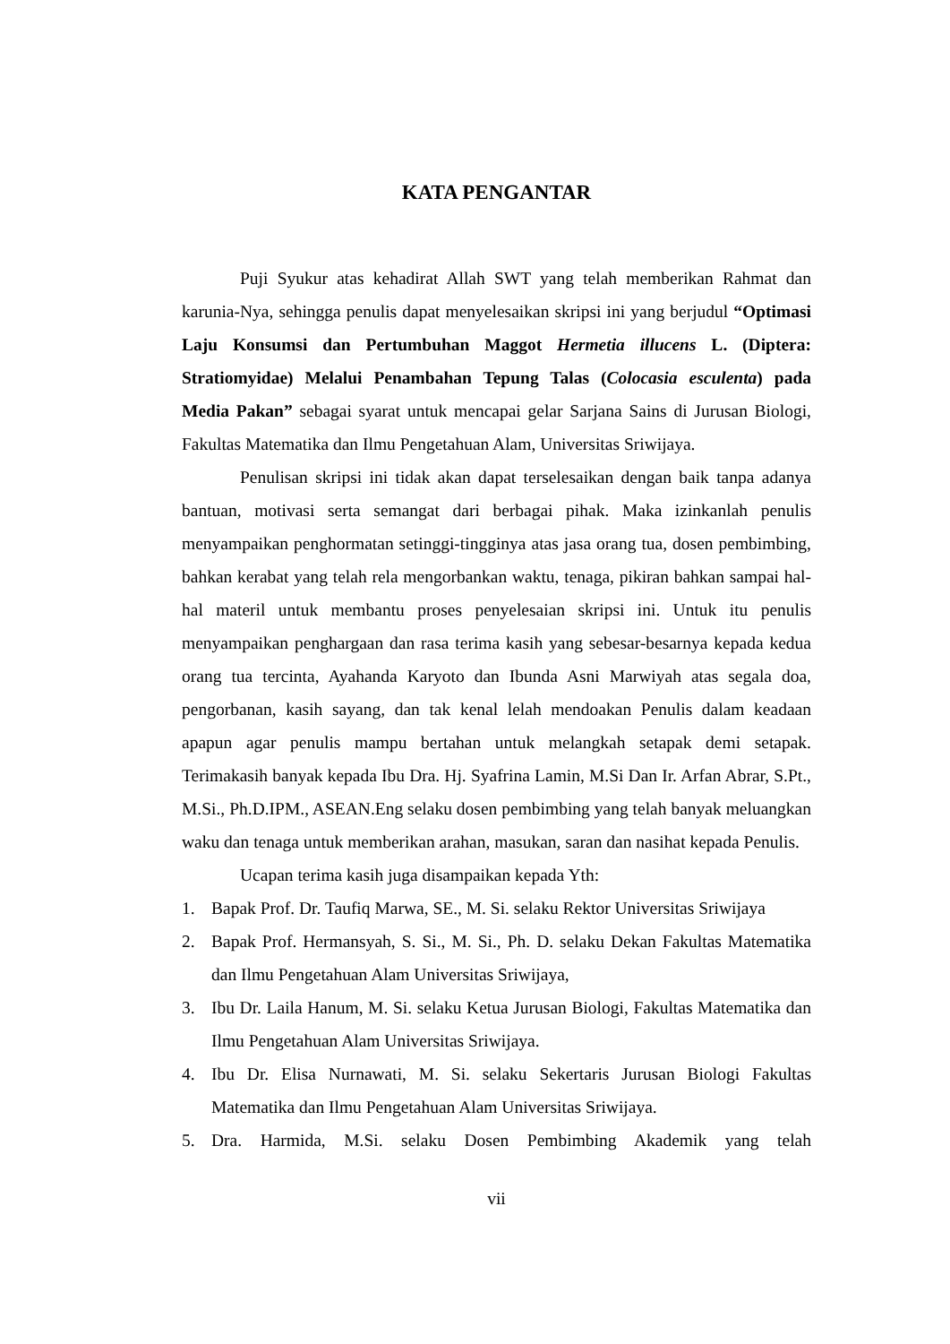KATA PENGANTAR
Puji Syukur atas kehadirat Allah SWT yang telah memberikan Rahmat dan karunia-Nya, sehingga penulis dapat menyelesaikan skripsi ini yang berjudul “Optimasi Laju Konsumsi dan Pertumbuhan Maggot Hermetia illucens L. (Diptera: Stratiomyidae) Melalui Penambahan Tepung Talas (Colocasia esculenta) pada Media Pakan” sebagai syarat untuk mencapai gelar Sarjana Sains di Jurusan Biologi, Fakultas Matematika dan Ilmu Pengetahuan Alam, Universitas Sriwijaya.
Penulisan skripsi ini tidak akan dapat terselesaikan dengan baik tanpa adanya bantuan, motivasi serta semangat dari berbagai pihak. Maka izinkanlah penulis menyampaikan penghormatan setinggi-tingginya atas jasa orang tua, dosen pembimbing, bahkan kerabat yang telah rela mengorbankan waktu, tenaga, pikiran bahkan sampai hal-hal materil untuk membantu proses penyelesaian skripsi ini. Untuk itu penulis menyampaikan penghargaan dan rasa terima kasih yang sebesar-besarnya kepada kedua orang tua tercinta, Ayahanda Karyoto dan Ibunda Asni Marwiyah atas segala doa, pengorbanan, kasih sayang, dan tak kenal lelah mendoakan Penulis dalam keadaan apapun agar penulis mampu bertahan untuk melangkah setapak demi setapak. Terimakasih banyak kepada Ibu Dra. Hj. Syafrina Lamin, M.Si Dan Ir. Arfan Abrar, S.Pt., M.Si., Ph.D.IPM., ASEAN.Eng selaku dosen pembimbing yang telah banyak meluangkan waku dan tenaga untuk memberikan arahan, masukan, saran dan nasihat kepada Penulis.
Ucapan terima kasih juga disampaikan kepada Yth:
1. Bapak Prof. Dr. Taufiq Marwa, SE., M. Si. selaku Rektor Universitas Sriwijaya
2. Bapak Prof. Hermansyah, S. Si., M. Si., Ph. D. selaku Dekan Fakultas Matematika dan Ilmu Pengetahuan Alam Universitas Sriwijaya,
3. Ibu Dr. Laila Hanum, M. Si. selaku Ketua Jurusan Biologi, Fakultas Matematika dan Ilmu Pengetahuan Alam Universitas Sriwijaya.
4. Ibu Dr. Elisa Nurnawati, M. Si. selaku Sekertaris Jurusan Biologi Fakultas Matematika dan Ilmu Pengetahuan Alam Universitas Sriwijaya.
5. Dra. Harmida, M.Si. selaku Dosen Pembimbing Akademik yang telah
vii